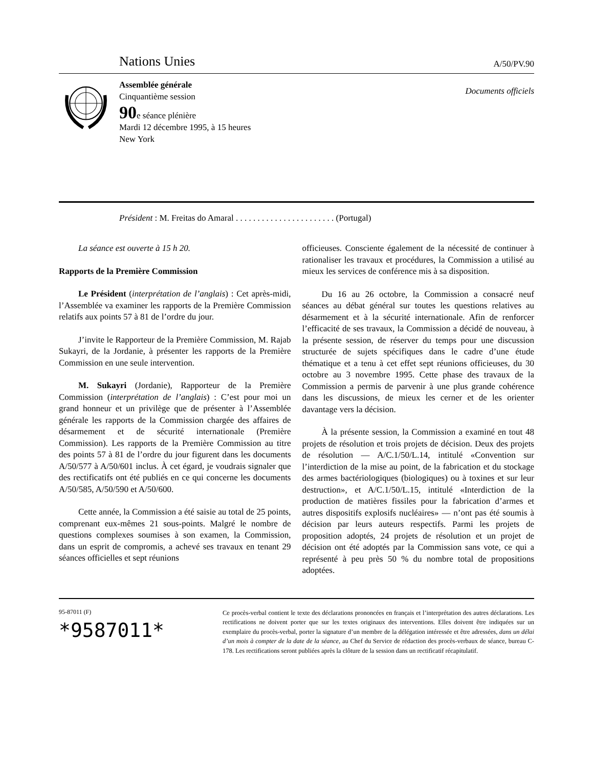Nations Unies A/50/PV.90
Assemblée générale
Cinquantième session
90e séance plénière
Mardi 12 décembre 1995, à 15 heures
New York
Documents officiels
Président : M. Freitas do Amaral . . . . . . . . . . . . . . . . . . . . . . . (Portugal)
La séance est ouverte à 15 h 20.
Rapports de la Première Commission
Le Président (interprétation de l’anglais) : Cet après-midi, l’Assemblée va examiner les rapports de la Première Commission relatifs aux points 57 à 81 de l’ordre du jour.
J’invite le Rapporteur de la Première Commission, M. Rajab Sukayri, de la Jordanie, à présenter les rapports de la Première Commission en une seule intervention.
M. Sukayri (Jordanie), Rapporteur de la Première Commission (interprétation de l’anglais) : C’est pour moi un grand honneur et un privilège que de présenter à l’Assemblée générale les rapports de la Commission chargée des affaires de désarmement et de sécurité internationale (Première Commission). Les rapports de la Première Commission au titre des points 57 à 81 de l’ordre du jour figurent dans les documents A/50/577 à A/50/601 inclus. À cet égard, je voudrais signaler que des rectificatifs ont été publiés en ce qui concerne les documents A/50/585, A/50/590 et A/50/600.
Cette année, la Commission a été saisie au total de 25 points, comprenant eux-mêmes 21 sous-points. Malgré le nombre de questions complexes soumises à son examen, la Commission, dans un esprit de compromis, a achevé ses travaux en tenant 29 séances officielles et sept réunions
officieuses. Consciente également de la nécessité de continuer à rationaliser les travaux et procédures, la Commission a utilisé au mieux les services de conférence mis à sa disposition.
Du 16 au 26 octobre, la Commission a consacré neuf séances au débat général sur toutes les questions relatives au désarmement et à la sécurité internationale. Afin de renforcer l’efficacité de ses travaux, la Commission a décidé de nouveau, à la présente session, de réserver du temps pour une discussion structurée de sujets spécifiques dans le cadre d’une étude thématique et a tenu à cet effet sept réunions officieuses, du 30 octobre au 3 novembre 1995. Cette phase des travaux de la Commission a permis de parvenir à une plus grande cohérence dans les discussions, de mieux les cerner et de les orienter davantage vers la décision.
À la présente session, la Commission a examiné en tout 48 projets de résolution et trois projets de décision. Deux des projets de résolution — A/C.1/50/L.14, intitulé «Convention sur l’interdiction de la mise au point, de la fabrication et du stockage des armes bactériologiques (biologiques) ou à toxines et sur leur destruction», et A/C.1/50/L.15, intitulé «Interdiction de la production de matières fissiles pour la fabrication d’armes et autres dispositifs explosifs nucléaires» — n’ont pas été soumis à décision par leurs auteurs respectifs. Parmi les projets de proposition adoptés, 24 projets de résolution et un projet de décision ont été adoptés par la Commission sans vote, ce qui a représenté à peu près 50 % du nombre total de propositions adoptées.
95-87011 (F)
*9587011*
Ce procès-verbal contient le texte des déclarations prononcées en français et l’interprétation des autres déclarations. Les rectifications ne doivent porter que sur les textes originaux des interventions. Elles doivent être indiquées sur un exemplaire du procès-verbal, porter la signature d’un membre de la délégation intéressée et être adressées, dans un délai d’un mois à compter de la date de la séance, au Chef du Service de rédaction des procès-verbaux de séance, bureau C-178. Les rectifications seront publiées après la clôture de la session dans un rectificatif récapitulatif.